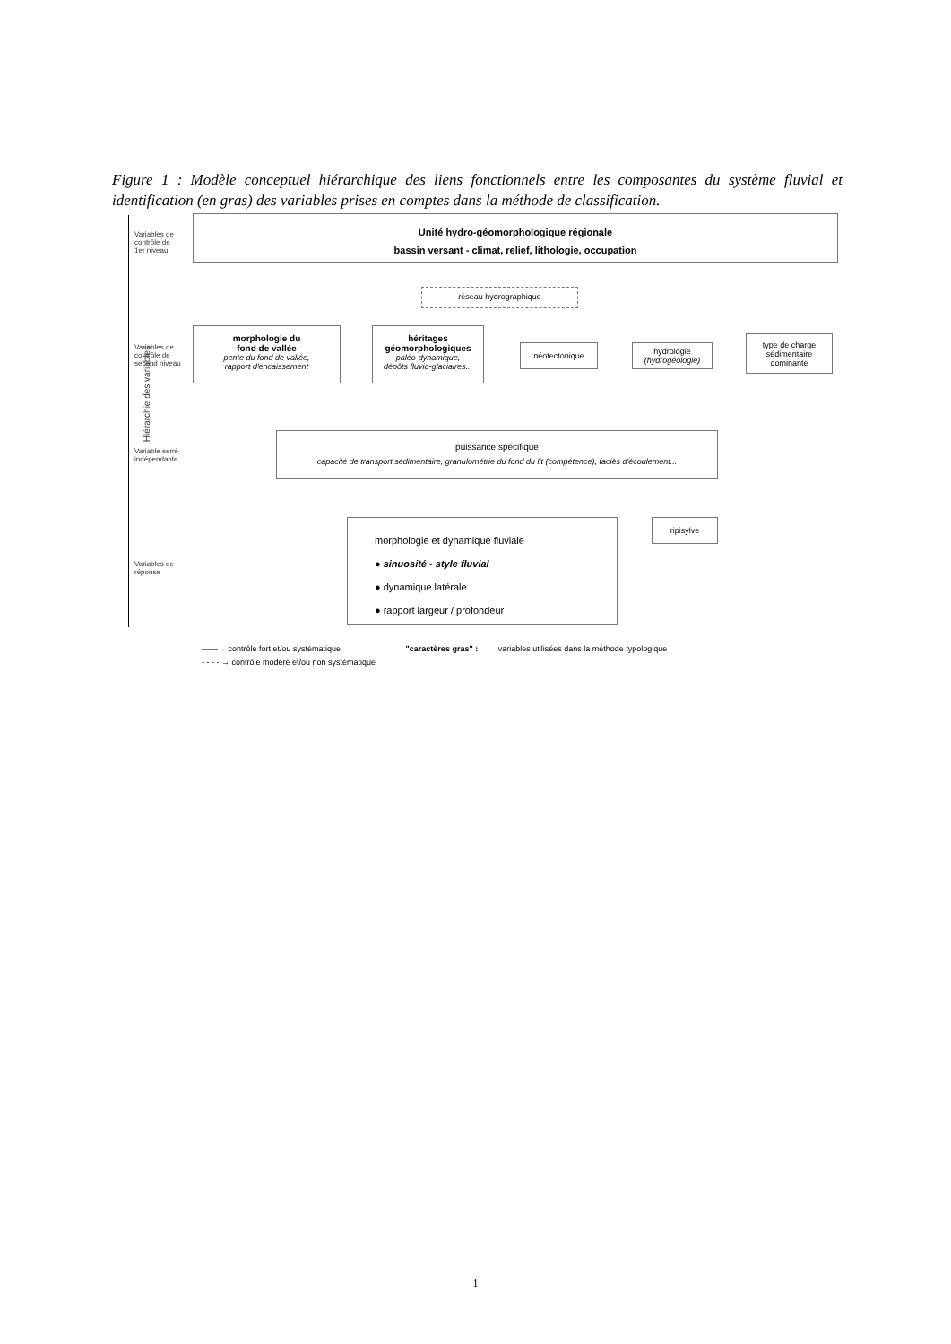Figure 1 : Modèle conceptuel hiérarchique des liens fonctionnels entre les composantes du système fluvial et identification (en gras) des variables prises en comptes dans la méthode de classification.
Variables de
contrôle de
1er niveau
Variables de
contrôle de
second niveau
Variable semi-
indépendante
Variables de
réponse
Hiérarchie des variables
Unité hydro-géomorphologique régionale
bassin versant - climat, relief, lithologie, occupation
réseau hydrographique
morphologie du
fond de vallée
pente du fond de vallée,
rapport d'encaissement
héritages
géomorphologiques
paléo-dynamique,
dépôts fluvio-glaciaires...
néotectonique
hydrologie
(hydrogéologie)
type de charge
sédimentaire
dominante
puissance spécifique
capacité de transport sédimentaire, granulométrie du fond du lit (compétence), faciès d'écoulement...
ripisylve
morphologie et dynamique fluviale
● sinuosité - style fluvial
● dynamique latérale
● rapport largeur / profondeur
——→ contrôle fort et/ou systématique "caractères gras" : variables utilisées dans la méthode typologique
- - - - → contrôle modéré et/ou non systématique
1